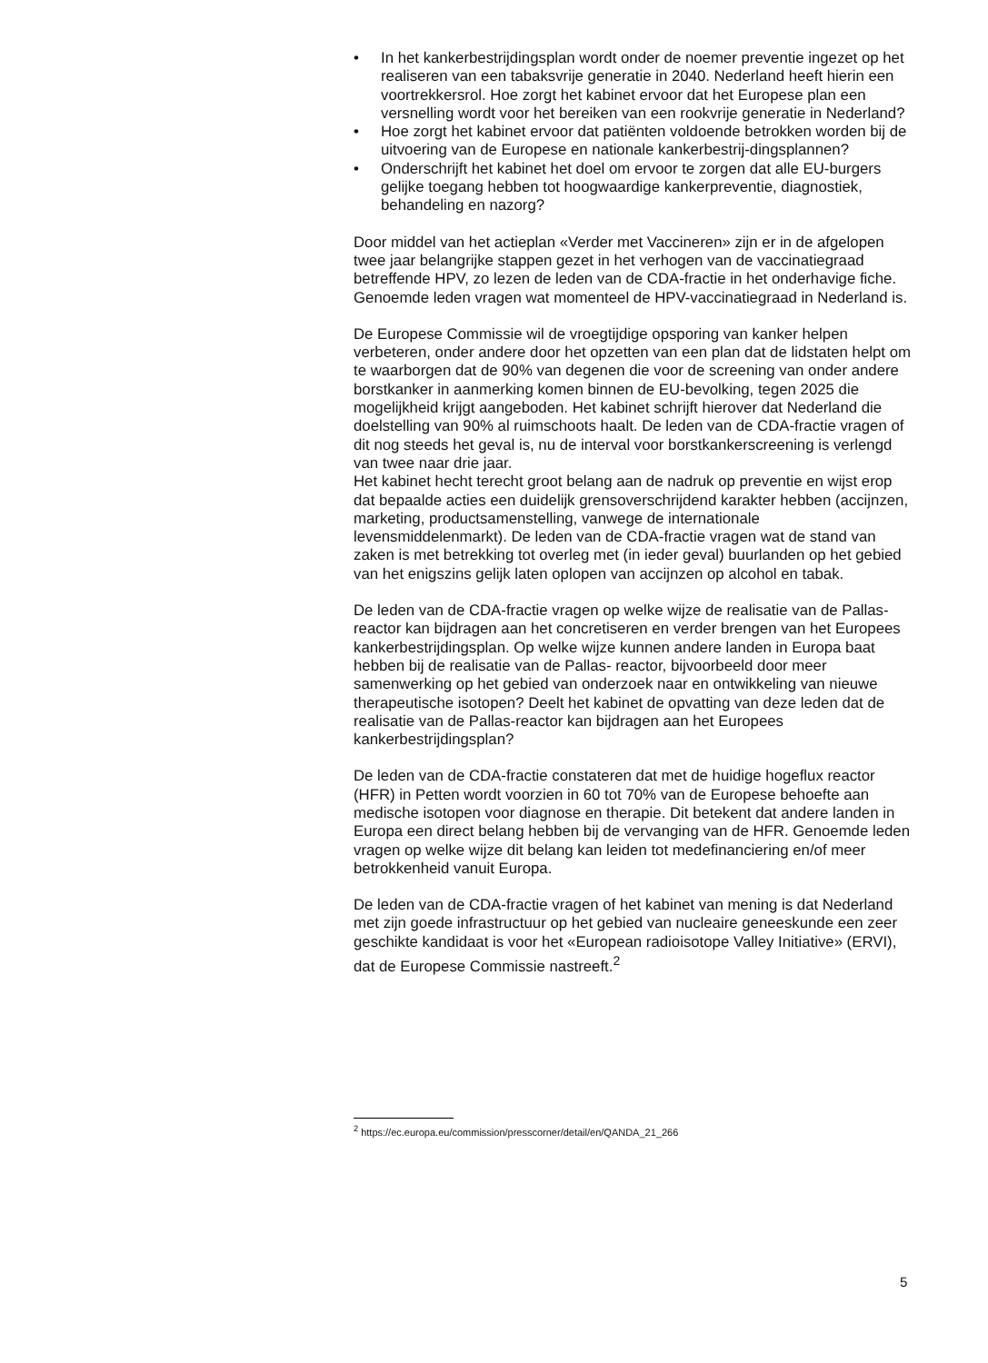• In het kankerbestrijdingsplan wordt onder de noemer preventie ingezet op het realiseren van een tabaksvrije generatie in 2040. Nederland heeft hierin een voortrekkersrol. Hoe zorgt het kabinet ervoor dat het Europese plan een versnelling wordt voor het bereiken van een rookvrije generatie in Nederland?
• Hoe zorgt het kabinet ervoor dat patiënten voldoende betrokken worden bij de uitvoering van de Europese en nationale kankerbestrij-dingsplannen?
• Onderschrijft het kabinet het doel om ervoor te zorgen dat alle EU-burgers gelijke toegang hebben tot hoogwaardige kankerpreventie, diagnostiek, behandeling en nazorg?
Door middel van het actieplan «Verder met Vaccineren» zijn er in de afgelopen twee jaar belangrijke stappen gezet in het verhogen van de vaccinatiegraad betreffende HPV, zo lezen de leden van de CDA-fractie in het onderhavige fiche. Genoemde leden vragen wat momenteel de HPV-vaccinatiegraad in Nederland is.
De Europese Commissie wil de vroegtijdige opsporing van kanker helpen verbeteren, onder andere door het opzetten van een plan dat de lidstaten helpt om te waarborgen dat de 90% van degenen die voor de screening van onder andere borstkanker in aanmerking komen binnen de EU-bevolking, tegen 2025 die mogelijkheid krijgt aangeboden. Het kabinet schrijft hierover dat Nederland die doelstelling van 90% al ruimschoots haalt. De leden van de CDA-fractie vragen of dit nog steeds het geval is, nu de interval voor borstkankerscreening is verlengd van twee naar drie jaar.
Het kabinet hecht terecht groot belang aan de nadruk op preventie en wijst erop dat bepaalde acties een duidelijk grensoverschrijdend karakter hebben (accijnzen, marketing, productsamenstelling, vanwege de internationale levensmiddelenmarkt). De leden van de CDA-fractie vragen wat de stand van zaken is met betrekking tot overleg met (in ieder geval) buurlanden op het gebied van het enigszins gelijk laten oplopen van accijnzen op alcohol en tabak.
De leden van de CDA-fractie vragen op welke wijze de realisatie van de Pallas-reactor kan bijdragen aan het concretiseren en verder brengen van het Europees kankerbestrijdingsplan. Op welke wijze kunnen andere landen in Europa baat hebben bij de realisatie van de Pallas- reactor, bijvoorbeeld door meer samenwerking op het gebied van onderzoek naar en ontwikkeling van nieuwe therapeutische isotopen? Deelt het kabinet de opvatting van deze leden dat de realisatie van de Pallas-reactor kan bijdragen aan het Europees kankerbestrijdingsplan?
De leden van de CDA-fractie constateren dat met de huidige hogeflux reactor (HFR) in Petten wordt voorzien in 60 tot 70% van de Europese behoefte aan medische isotopen voor diagnose en therapie. Dit betekent dat andere landen in Europa een direct belang hebben bij de vervanging van de HFR. Genoemde leden vragen op welke wijze dit belang kan leiden tot medefinanciering en/of meer betrokkenheid vanuit Europa.
De leden van de CDA-fractie vragen of het kabinet van mening is dat Nederland met zijn goede infrastructuur op het gebied van nucleaire geneeskunde een zeer geschikte kandidaat is voor het «European radioisotope Valley Initiative» (ERVI), dat de Europese Commissie nastreeft.<sup>2</sup>
<sup>2</sup> https://ec.europa.eu/commission/presscorner/detail/en/QANDA_21_266
5